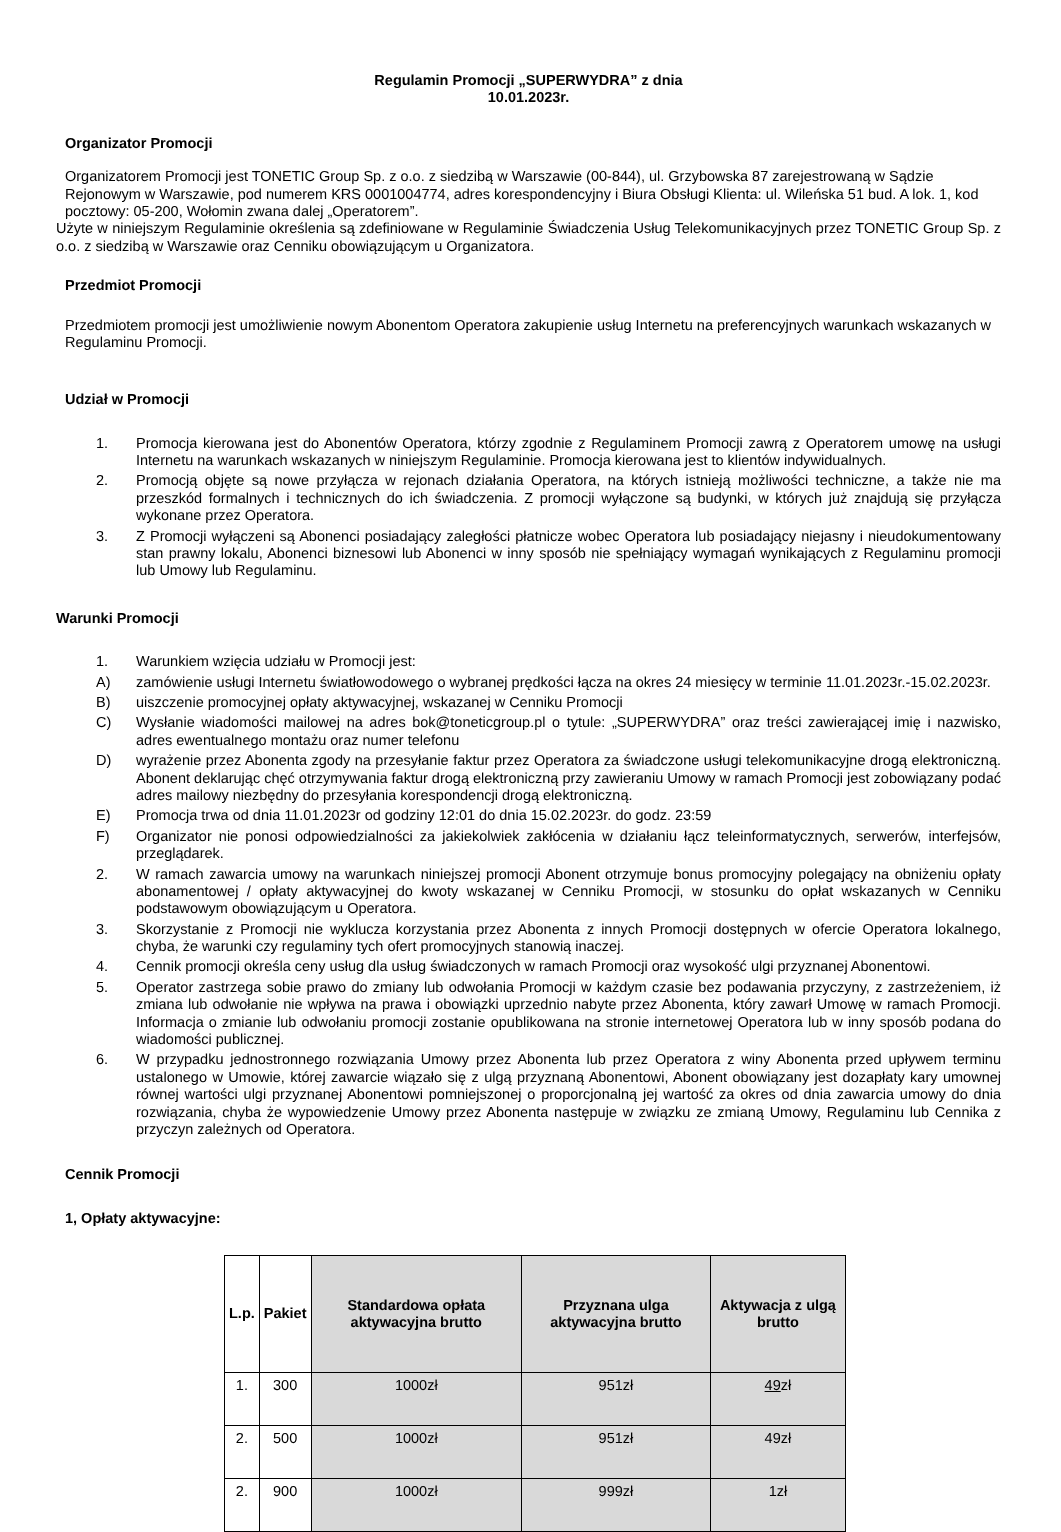Regulamin Promocji „SUPERWYDRA” z dnia
10.01.2023r.
Organizator Promocji
Organizatorem Promocji jest TONETIC Group Sp. z o.o. z siedzibą w Warszawie (00-844), ul. Grzybowska 87 zarejestrowaną w Sądzie Rejonowym w Warszawie, pod numerem KRS 0001004774, adres korespondencyjny i Biura Obsługi Klienta: ul. Wileńska 51 bud. A lok. 1, kod pocztowy: 05-200, Wołomin zwana dalej „Operatorem”.
Użyte w niniejszym Regulaminie określenia są zdefiniowane w Regulaminie Świadczenia Usług Telekomunikacyjnych przez TONETIC Group Sp. z o.o. z siedzibą w Warszawie oraz Cenniku obowiązującym u Organizatora.
Przedmiot Promocji
Przedmiotem promocji jest umożliwienie nowym Abonentom Operatora zakupienie usług Internetu na preferencyjnych warunkach wskazanych w Regulaminu Promocji.
Udział w Promocji
1. Promocja kierowana jest do Abonentów Operatora, którzy zgodnie z Regulaminem Promocji zawrą z Operatorem umowę na usługi Internetu na warunkach wskazanych w niniejszym Regulaminie. Promocja kierowana jest to klientów indywidualnych.
2. Promocją objęte są nowe przyłącza w rejonach działania Operatora, na których istnieją możliwości techniczne, a także nie ma przeszkód formalnych i technicznych do ich świadczenia. Z promocji wyłączone są budynki, w których już znajdują się przyłącza wykonane przez Operatora.
3. Z Promocji wyłączeni są Abonenci posiadający zaległości płatnicze wobec Operatora lub posiadający niejasny i nieudokumentowany stan prawny lokalu, Abonenci biznesowi lub Abonenci w inny sposób nie spełniający wymagań wynikających z Regulaminu promocji lub Umowy lub Regulaminu.
Warunki Promocji
1. Warunkiem wzięcia udziału w Promocji jest:
A) zamówienie usługi Internetu światłowodowego o wybranej prędkości łącza na okres 24 miesięcy w terminie 11.01.2023r.-15.02.2023r.
B) uiszczenie promocyjnej opłaty aktywacyjnej, wskazanej w Cenniku Promocji
C) Wysłanie wiadomości mailowej na adres bok@toneticgroup.pl o tytule: „SUPERWYDRA” oraz treści zawierającej imię i nazwisko, adres ewentualnego montażu oraz numer telefonu
D) wyrażenie przez Abonenta zgody na przesyłanie faktur przez Operatora za świadczone usługi telekomunikacyjne drogą elektroniczną. Abonent deklarując chęć otrzymywania faktur drogą elektroniczną przy zawieraniu Umowy w ramach Promocji jest zobowiązany podać adres mailowy niezbędny do przesyłania korespondencji drogą elektroniczną.
E) Promocja trwa od dnia 11.01.2023r od godziny 12:01 do dnia 15.02.2023r. do godz. 23:59
F) Organizator nie ponosi odpowiedzialności za jakiekolwiek zakłócenia w działaniu łącz teleinformatycznych, serwerów, interfejsów, przeglądarek.
2. W ramach zawarcia umowy na warunkach niniejszej promocji Abonent otrzymuje bonus promocyjny polegający na obniżeniu opłaty abonamentowej / opłaty aktywacyjnej do kwoty wskazanej w Cenniku Promocji, w stosunku do opłat wskazanych w Cenniku podstawowym obowiązującym u Operatora.
3. Skorzystanie z Promocji nie wyklucza korzystania przez Abonenta z innych Promocji dostępnych w ofercie Operatora lokalnego, chyba, że warunki czy regulaminy tych ofert promocyjnych stanowią inaczej.
4. Cennik promocji określa ceny usług dla usług świadczonych w ramach Promocji oraz wysokość ulgi przyznanej Abonentowi.
5. Operator zastrzega sobie prawo do zmiany lub odwołania Promocji w każdym czasie bez podawania przyczyny, z zastrzeżeniem, iż zmiana lub odwołanie nie wpływa na prawa i obowiązki uprzednio nabyte przez Abonenta, który zawarł Umowę w ramach Promocji. Informacja o zmianie lub odwołaniu promocji zostanie opublikowana na stronie internetowej Operatora lub w inny sposób podana do wiadomości publicznej.
6. W przypadku jednostronnego rozwiązania Umowy przez Abonenta lub przez Operatora z winy Abonenta przed upływem terminu ustalonego w Umowie, której zawarcie wiązało się z ulgą przyznaną Abonentowi, Abonent obowiązany jest dozapłaty kary umownej równej wartości ulgi przyznanej Abonentowi pomniejszonej o proporcjonalną jej wartość za okres od dnia zawarcia umowy do dnia rozwiązania, chyba że wypowiedzenie Umowy przez Abonenta następuje w związku ze zmianą Umowy, Regulaminu lub Cennika z przyczyn zależnych od Operatora.
Cennik Promocji
1, Opłaty aktywacyjne:
| L.p. | Pakiet | Standardowa opłata aktywacyjna brutto | Przyznana ulga aktywacyjna brutto | Aktywacja z ulgą brutto |
| --- | --- | --- | --- | --- |
| 1. | 300 | 1000zł | 951zł | 49 zł |
| 2. | 500 | 1000zł | 951zł | 49zł |
| 2. | 900 | 1000zł | 999zł | 1zł |